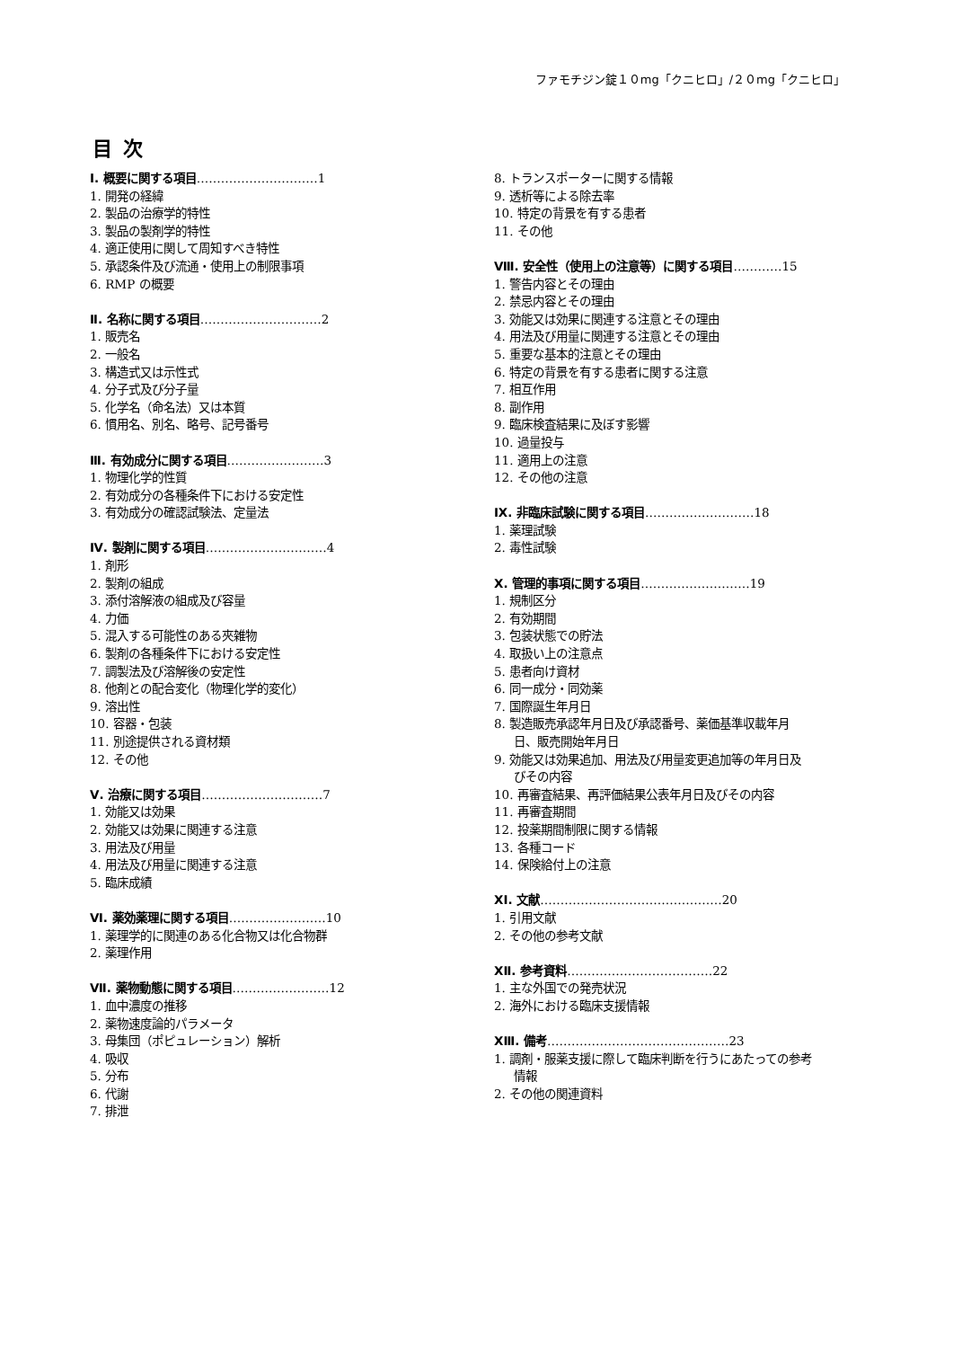ファモチジン錠１０mg「クニヒロ」/２０mg「クニヒロ」
目次
Ⅰ. 概要に関する項目…………………………1
1. 開発の経緯
2. 製品の治療学的特性
3. 製品の製剤学的特性
4. 適正使用に関して周知すべき特性
5. 承認条件及び流通・使用上の制限事項
6. RMP の概要
Ⅱ. 名称に関する項目…………………………2
1. 販売名
2. 一般名
3. 構造式又は示性式
4. 分子式及び分子量
5. 化学名（命名法）又は本質
6. 慣用名、別名、略号、記号番号
Ⅲ. 有効成分に関する項目……………………3
1. 物理化学的性質
2. 有効成分の各種条件下における安定性
3. 有効成分の確認試験法、定量法
Ⅳ. 製剤に関する項目…………………………4
1. 剤形
2. 製剤の組成
3. 添付溶解液の組成及び容量
4. 力価
5. 混入する可能性のある夾雑物
6. 製剤の各種条件下における安定性
7. 調製法及び溶解後の安定性
8. 他剤との配合変化（物理化学的変化）
9. 溶出性
10. 容器・包装
11. 別途提供される資材類
12. その他
Ⅴ. 治療に関する項目…………………………7
1. 効能又は効果
2. 効能又は効果に関連する注意
3. 用法及び用量
4. 用法及び用量に関連する注意
5. 臨床成績
Ⅵ. 薬効薬理に関する項目……………………10
1. 薬理学的に関連のある化合物又は化合物群
2. 薬理作用
Ⅶ. 薬物動態に関する項目……………………12
1. 血中濃度の推移
2. 薬物速度論的パラメータ
3. 母集団（ポピュレーション）解析
4. 吸収
5. 分布
6. 代謝
7. 排泄
8. トランスポーターに関する情報
9. 透析等による除去率
10. 特定の背景を有する患者
11. その他
Ⅷ. 安全性（使用上の注意等）に関する項目…………15
1. 警告内容とその理由
2. 禁忌内容とその理由
3. 効能又は効果に関連する注意とその理由
4. 用法及び用量に関連する注意とその理由
5. 重要な基本的注意とその理由
6. 特定の背景を有する患者に関する注意
7. 相互作用
8. 副作用
9. 臨床検査結果に及ぼす影響
10. 過量投与
11. 適用上の注意
12. その他の注意
Ⅸ. 非臨床試験に関する項目………………………18
1. 薬理試験
2. 毒性試験
Ⅹ. 管理的事項に関する項目………………………19
1. 規制区分
2. 有効期間
3. 包装状態での貯法
4. 取扱い上の注意点
5. 患者向け資材
6. 同一成分・同効薬
7. 国際誕生年月日
8. 製造販売承認年月日及び承認番号、薬価基準収載年月
日、販売開始年月日
9. 効能又は効果追加、用法及び用量変更追加等の年月日及
びその内容
10. 再審査結果、再評価結果公表年月日及びその内容
11. 再審査期間
12. 投薬期間制限に関する情報
13. 各種コード
14. 保険給付上の注意
ⅩⅠ. 文献………………………………………20
1. 引用文献
2. その他の参考文献
ⅩⅡ. 参考資料………………………………22
1. 主な外国での発売状況
2. 海外における臨床支援情報
ⅩⅢ. 備考………………………………………23
1. 調剤・服薬支援に際して臨床判断を行うにあたっての参考
情報
2. その他の関連資料